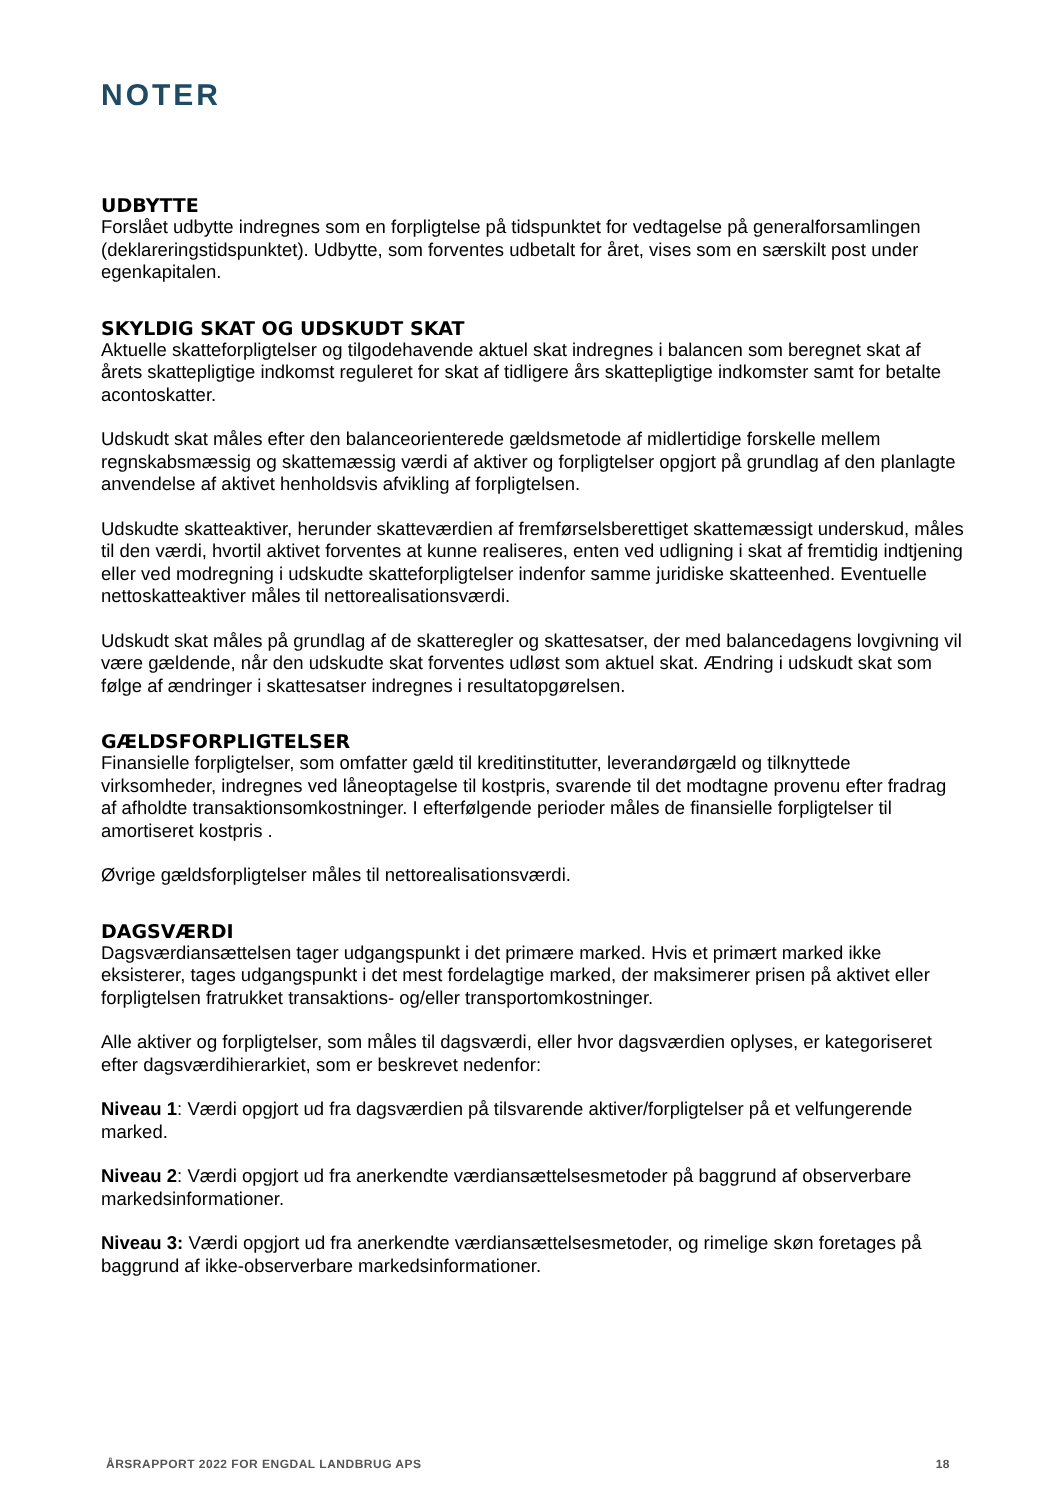NOTER
UDBYTTE
Forslået udbytte indregnes som en forpligtelse på tidspunktet for vedtagelse på generalforsamlingen (deklareringstidspunktet). Udbytte, som forventes udbetalt for året, vises som en særskilt post under egenkapitalen.
SKYLDIG SKAT OG UDSKUDT SKAT
Aktuelle skatteforpligtelser og tilgodehavende aktuel skat indregnes i balancen som beregnet skat af årets skattepligtige indkomst reguleret for skat af tidligere års skattepligtige indkomster samt for betalte acontoskatter.
Udskudt skat måles efter den balanceorienterede gældsmetode af midlertidige forskelle mellem regnskabsmæssig og skattemæssig værdi af aktiver og forpligtelser opgjort på grundlag af den planlagte anvendelse af aktivet henholdsvis afvikling af forpligtelsen.
Udskudte skatteaktiver, herunder skatteværdien af fremførselsberettiget skattemæssigt underskud, måles til den værdi, hvortil aktivet forventes at kunne realiseres, enten ved udligning i skat af fremtidig indtjening eller ved modregning i udskudte skatteforpligtelser indenfor samme juridiske skatteenhed. Eventuelle nettoskatteaktiver måles til nettorealisationsværdi.
Udskudt skat måles på grundlag af de skatteregler og skattesatser, der med balancedagens lovgivning vil være gældende, når den udskudte skat forventes udløst som aktuel skat. Ændring i udskudt skat som følge af ændringer i skattesatser indregnes i resultatopgørelsen.
GÆLDSFORPLIGTELSER
Finansielle forpligtelser, som omfatter gæld til kreditinstitutter, leverandørgæld og tilknyttede virksomheder, indregnes ved låneoptagelse til kostpris, svarende til det modtagne provenu efter fradrag af afholdte transaktionsomkostninger. I efterfølgende perioder måles de finansielle forpligtelser til amortiseret kostpris .
Øvrige gældsforpligtelser måles til nettorealisationsværdi.
DAGSVÆRDI
Dagsværdiansættelsen tager udgangspunkt i det primære marked. Hvis et primært marked ikke eksisterer, tages udgangspunkt i det mest fordelagtige marked, der maksimerer prisen på aktivet eller forpligtelsen fratrukket transaktions- og/eller transportomkostninger.
Alle aktiver og forpligtelser, som måles til dagsværdi, eller hvor dagsværdien oplyses, er kategoriseret efter dagsværdihierarkiet, som er beskrevet nedenfor:
Niveau 1: Værdi opgjort ud fra dagsværdien på tilsvarende aktiver/forpligtelser på et velfungerende marked.
Niveau 2: Værdi opgjort ud fra anerkendte værdiansættelsesmetoder på baggrund af observerbare markedsinformationer.
Niveau 3: Værdi opgjort ud fra anerkendte værdiansættelsesmetoder, og rimelige skøn foretages på baggrund af ikke-observerbare markedsinformationer.
ÅRSRAPPORT 2022 FOR ENGDAL LANDBRUG APS 18